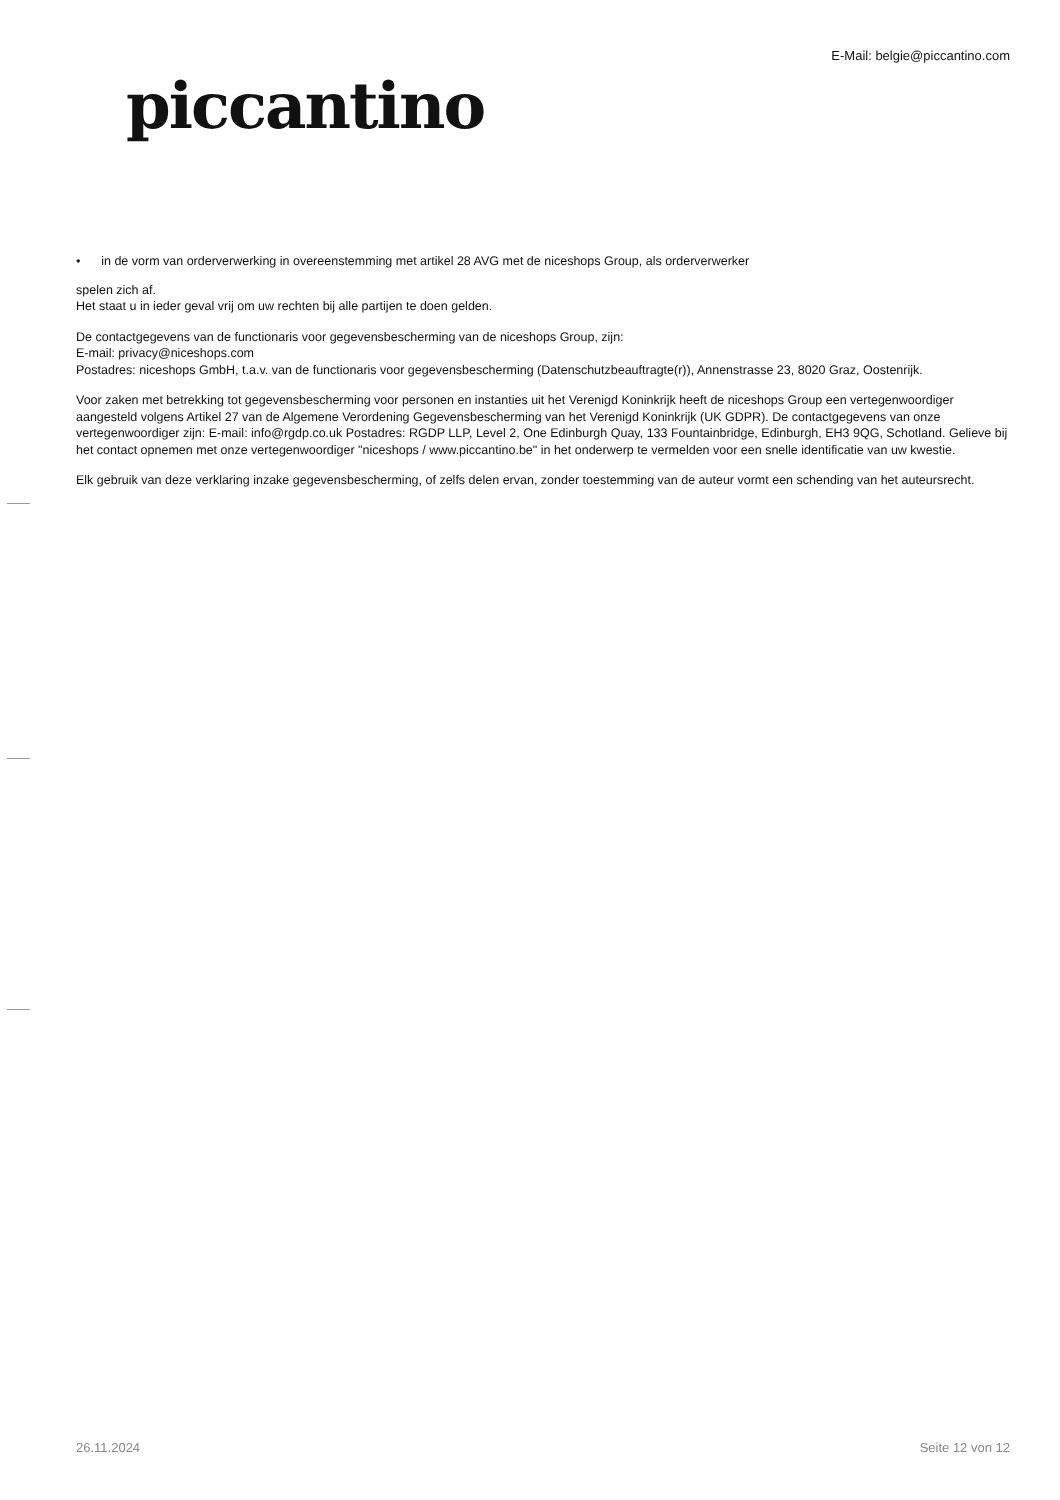piccantino
E-Mail: belgie@piccantino.com
• in de vorm van orderverwerking in overeenstemming met artikel 28 AVG met de niceshops Group, als orderverwerker
spelen zich af.
Het staat u in ieder geval vrij om uw rechten bij alle partijen te doen gelden.
De contactgegevens van de functionaris voor gegevensbescherming van de niceshops Group, zijn:
E-mail: privacy@niceshops.com
Postadres: niceshops GmbH, t.a.v. van de functionaris voor gegevensbescherming (Datenschutzbeauftragte(r)), Annenstrasse 23, 8020 Graz, Oostenrijk.
Voor zaken met betrekking tot gegevensbescherming voor personen en instanties uit het Verenigd Koninkrijk heeft de niceshops Group een vertegenwoordiger aangesteld volgens Artikel 27 van de Algemene Verordening Gegevensbescherming van het Verenigd Koninkrijk (UK GDPR). De contactgegevens van onze vertegenwoordiger zijn: E-mail: info@rgdp.co.uk Postadres: RGDP LLP, Level 2, One Edinburgh Quay, 133 Fountainbridge, Edinburgh, EH3 9QG, Schotland. Gelieve bij het contact opnemen met onze vertegenwoordiger "niceshops / www.piccantino.be" in het onderwerp te vermelden voor een snelle identificatie van uw kwestie.
Elk gebruik van deze verklaring inzake gegevensbescherming, of zelfs delen ervan, zonder toestemming van de auteur vormt een schending van het auteursrecht.
26.11.2024 Seite 12 von 12